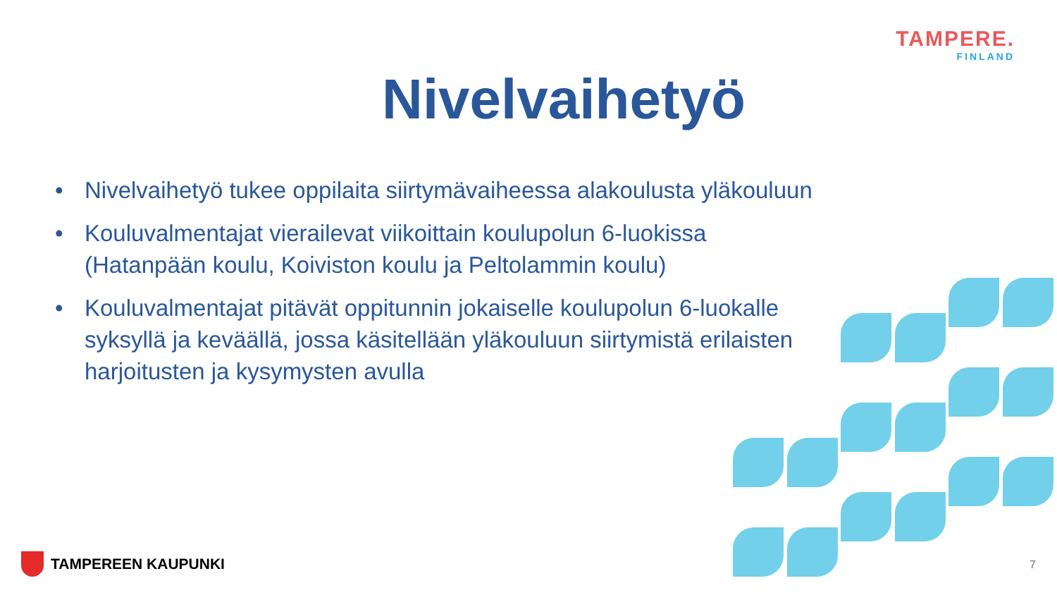TAMPERE.
FINLAND
Nivelvaihetyö
• Nivelvaihetyö tukee oppilaita siirtymävaiheessa alakoulusta yläkouluun
• Kouluvalmentajat vierailevat viikoittain koulupolun 6-luokissa (Hatanpään koulu, Koiviston koulu ja Peltolammin koulu)
• Kouluvalmentajat pitävät oppitunnin jokaiselle koulupolun 6-luokalle syksyllä ja keväällä, jossa käsitellään yläkouluun siirtymistä erilaisten harjoitusten ja kysymysten avulla
TAMPEREEN KAUPUNKI 7